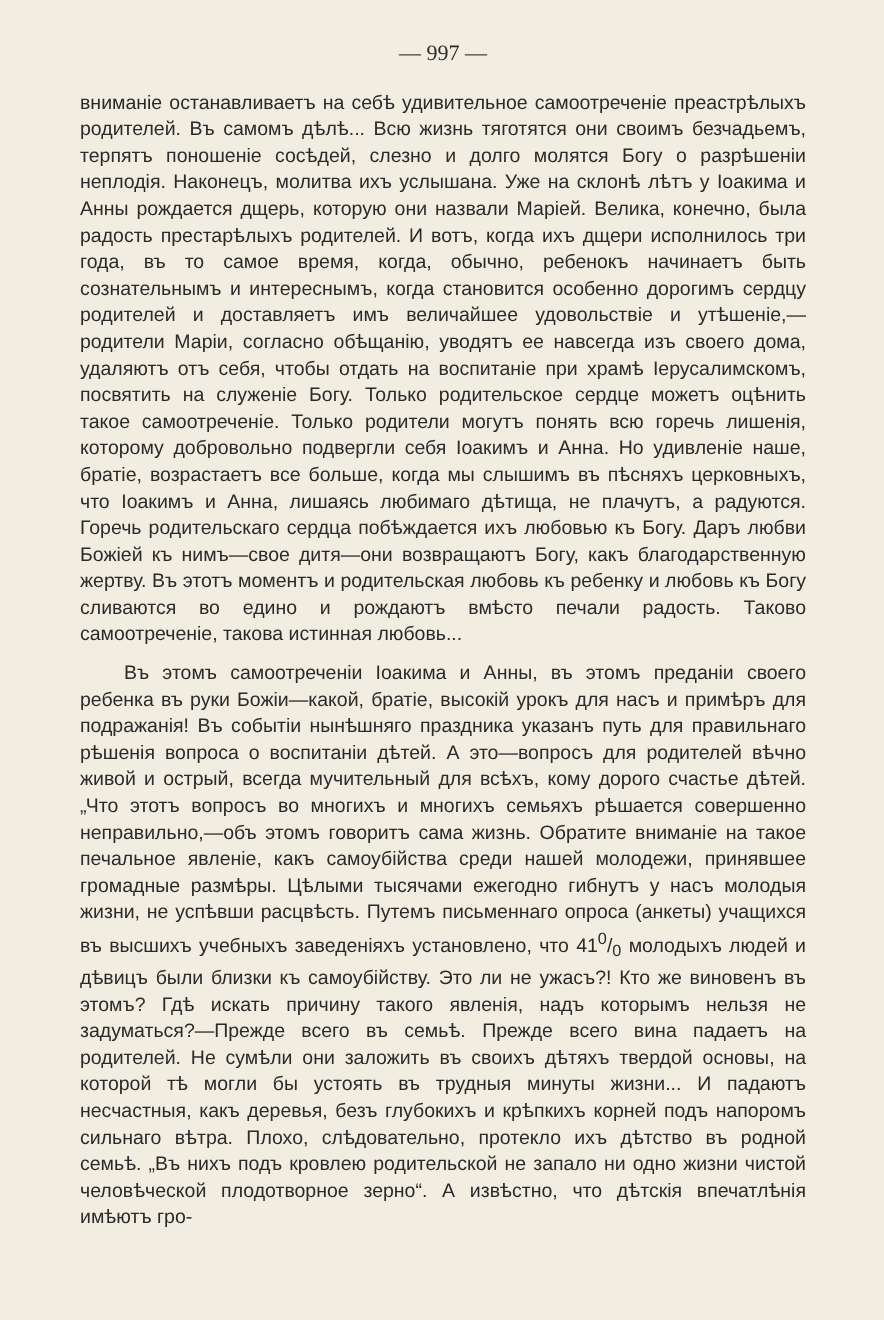— 997 —
вниманіе останавливаетъ на себѣ удивительное самоотреченіе преастрѣлыхъ родителей. Въ самомъ дѣлѣ... Всю жизнь тяготятся они своимъ безчадьемъ, терпятъ поношеніе сосѣдей, слезно и долго молятся Богу о разрѣшеніи неплодія. Наконецъ, молитва ихъ услышана. Уже на склонѣ лѣтъ у Іоакима и Анны рождается дщерь, которую они назвали Маріей. Велика, конечно, была радость престарѣлыхъ родителей. И вотъ, когда ихъ дщери исполнилось три года, въ то самое время, когда, обычно, ребенокъ начинаетъ быть сознательнымъ и интереснымъ, когда становится особенно дорогимъ сердцу родителей и доставляетъ имъ величайшее удовольствіе и утѣшеніе,—родители Маріи, согласно обѣщанію, уводятъ ее навсегда изъ своего дома, удаляютъ отъ себя, чтобы отдать на воспитаніе при храмѣ Іерусалимскомъ, посвятить на служеніе Богу. Только родительское сердце можетъ оцѣнить такое самоотреченіе. Только родители могутъ понять всю горечь лишенія, которому добровольно подвергли себя Іоакимъ и Анна. Но удивленіе наше, братіе, возрастаетъ все больше, когда мы слышимъ въ пѣсняхъ церковныхъ, что Іоакимъ и Анна, лишаясь любимаго дѣтища, не плачутъ, а радуются. Горечь родительскаго сердца побѣждается ихъ любовью къ Богу. Даръ любви Божіей къ нимъ—свое дитя—они возвращаютъ Богу, какъ благодарственную жертву. Въ этотъ моментъ и родительская любовь къ ребенку и любовь къ Богу сливаются во едино и рождаютъ вмѣсто печали радость. Таково самоотреченіе, такова истинная любовь...
Въ этомъ самоотреченіи Іоакима и Анны, въ этомъ преданіи своего ребенка въ руки Божіи—какой, братіе, высокій урокъ для насъ и примѣръ для подражанія! Въ событіи нынѣшняго праздника указанъ путь для правильнаго рѣшенія вопроса о воспитаніи дѣтей. А это—вопросъ для родителей вѣчно живой и острый, всегда мучительный для всѣхъ, кому дорого счастье дѣтей. „Что этотъ вопросъ во многихъ и многихъ семьяхъ рѣшается совершенно неправильно,—объ этомъ говоритъ сама жизнь. Обратите вниманіе на такое печальное явленіе, какъ самоубійства среди нашей молодежи, принявшее громадные размѣры. Цѣлыми тысячами ежегодно гибнутъ у насъ молодыя жизни, не успѣвши расцвѣсть. Путемъ письменнаго опроса (анкеты) учащихся въ высшихъ учебныхъ заведеніяхъ установлено, что 410/0 молодыхъ людей и дѣвицъ были близки къ самоубійству. Это ли не ужасъ?! Кто же виновенъ въ этомъ? Гдѣ искать причину такого явленія, надъ которымъ нельзя не задуматься?—Прежде всего въ семьѣ. Прежде всего вина падаетъ на родителей. Не сумѣли они заложить въ своихъ дѣтяхъ твердой основы, на которой тѣ могли бы устоять въ трудныя минуты жизни... И падаютъ несчастныя, какъ деревья, безъ глубокихъ и крѣпкихъ корней подъ напоромъ сильнаго вѣтра. Плохо, слѣдовательно, протекло ихъ дѣтство въ родной семьѣ. „Въ нихъ подъ кровлею родительской не запало ни одно жизни чистой человѣческой плодотворное зерно“. А извѣстно, что дѣтскія впечатлѣнія имѣютъ гро-